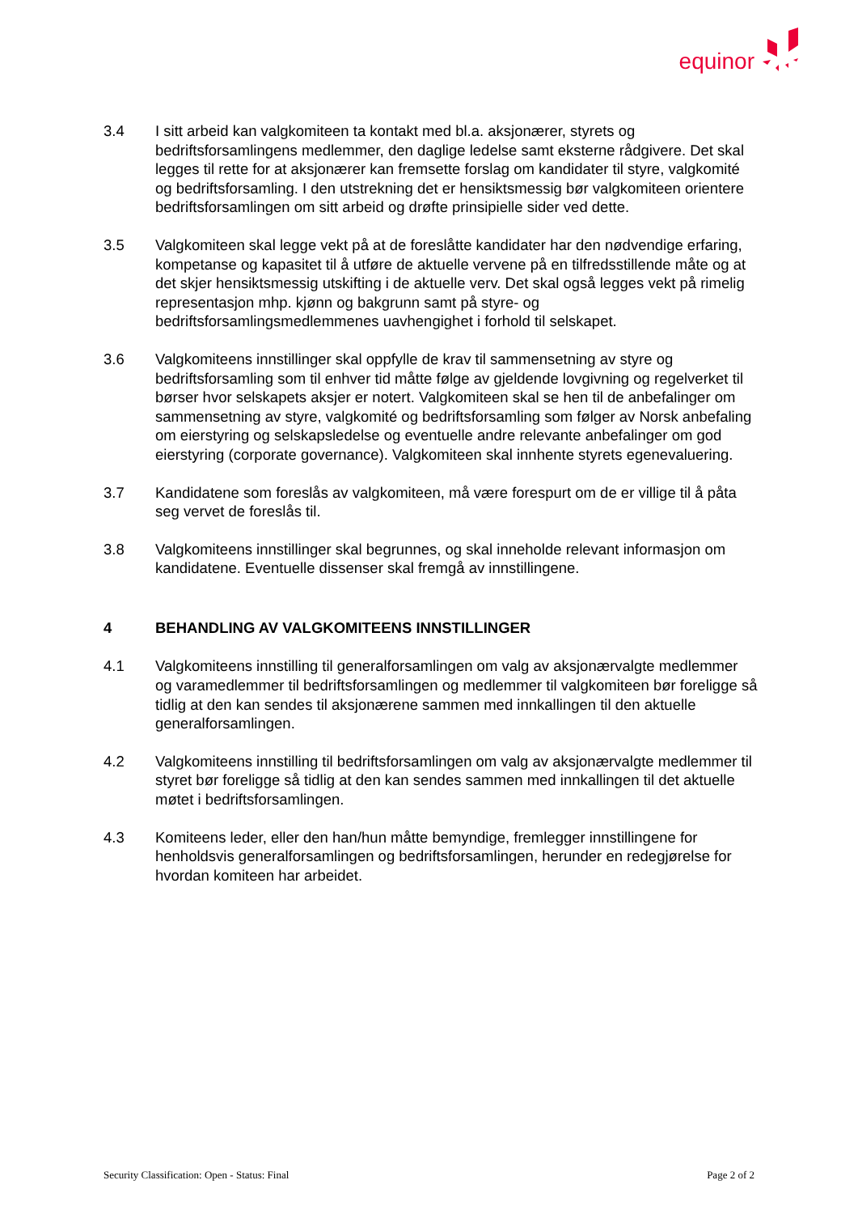equinor
3.4 I sitt arbeid kan valgkomiteen ta kontakt med bl.a. aksjonærer, styrets og bedriftsforsamlingens medlemmer, den daglige ledelse samt eksterne rådgivere. Det skal legges til rette for at aksjonærer kan fremsette forslag om kandidater til styre, valgkomité og bedriftsforsamling. I den utstrekning det er hensiktsmessig bør valgkomiteen orientere bedriftsforsamlingen om sitt arbeid og drøfte prinsipielle sider ved dette.
3.5 Valgkomiteen skal legge vekt på at de foreslåtte kandidater har den nødvendige erfaring, kompetanse og kapasitet til å utføre de aktuelle vervene på en tilfredsstillende måte og at det skjer hensiktsmessig utskifting i de aktuelle verv. Det skal også legges vekt på rimelig representasjon mhp. kjønn og bakgrunn samt på styre- og bedriftsforsamlingsmedlemmenes uavhengighet i forhold til selskapet.
3.6 Valgkomiteens innstillinger skal oppfylle de krav til sammensetning av styre og bedriftsforsamling som til enhver tid måtte følge av gjeldende lovgivning og regelverket til børser hvor selskapets aksjer er notert. Valgkomiteen skal se hen til de anbefalinger om sammensetning av styre, valgkomité og bedriftsforsamling som følger av Norsk anbefaling om eierstyring og selskapsledelse og eventuelle andre relevante anbefalinger om god eierstyring (corporate governance). Valgkomiteen skal innhente styrets egenevaluering.
3.7 Kandidatene som foreslås av valgkomiteen, må være forespurt om de er villige til å påta seg vervet de foreslås til.
3.8 Valgkomiteens innstillinger skal begrunnes, og skal inneholde relevant informasjon om kandidatene. Eventuelle dissenser skal fremgå av innstillingene.
4 BEHANDLING AV VALGKOMITEENS INNSTILLINGER
4.1 Valgkomiteens innstilling til generalforsamlingen om valg av aksjonærvalgte medlemmer og varamedlemmer til bedriftsforsamlingen og medlemmer til valgkomiteen bør foreligge så tidlig at den kan sendes til aksjonærene sammen med innkallingen til den aktuelle generalforsamlingen.
4.2 Valgkomiteens innstilling til bedriftsforsamlingen om valg av aksjonærvalgte medlemmer til styret bør foreligge så tidlig at den kan sendes sammen med innkallingen til det aktuelle møtet i bedriftsforsamlingen.
4.3 Komiteens leder, eller den han/hun måtte bemyndige, fremlegger innstillingene for henholdsvis generalforsamlingen og bedriftsforsamlingen, herunder en redegjørelse for hvordan komiteen har arbeidet.
Security Classification: Open - Status: Final Page 2 of 2